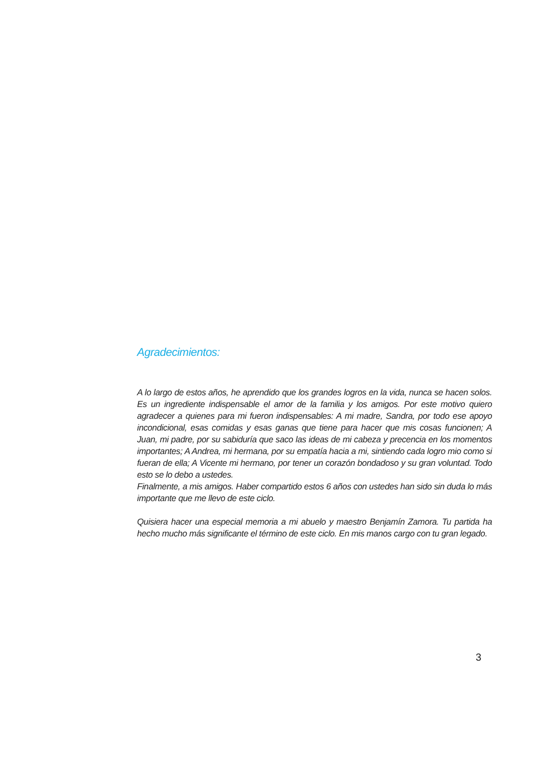Agradecimientos:
A lo largo de estos años, he aprendido que los grandes logros en la vida, nunca se hacen solos. Es un ingrediente indispensable el amor de la familia y los amigos. Por este motivo quiero agradecer a quienes para mi fueron indispensables: A mi madre, Sandra, por todo ese apoyo incondicional, esas comidas y esas ganas que tiene para hacer que mis cosas funcionen; A Juan, mi padre, por su sabiduría que saco las ideas de mi cabeza y precencia en los momentos importantes; A Andrea, mi hermana, por su empatía hacia a mi, sintiendo cada logro mio como si fueran de ella; A Vicente mi hermano, por tener un corazón bondadoso y su gran voluntad. Todo esto se lo debo a ustedes.
Finalmente, a mis amigos. Haber compartido estos 6 años con ustedes han sido sin duda lo más importante que me llevo de este ciclo.
Quisiera hacer una especial memoria a mi abuelo y maestro Benjamín Zamora. Tu partida ha hecho mucho más significante el término de este ciclo. En mis manos cargo con tu gran legado.
3